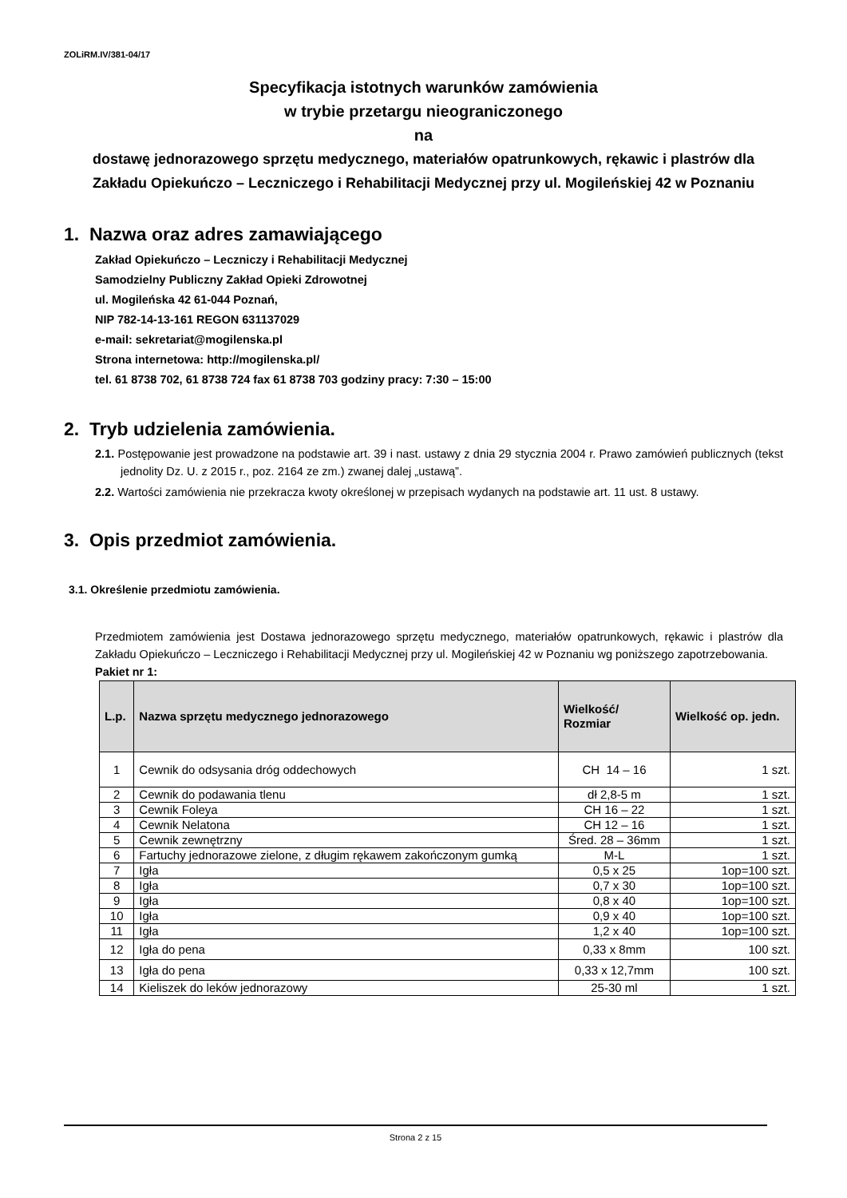ZOLiRM.IV/381-04/17
Specyfikacja istotnych warunków zamówienia
w trybie przetargu nieograniczonego
na
dostawę jednorazowego sprzętu medycznego, materiałów opatrunkowych, rękawic i plastrów dla Zakładu Opiekuńczo – Leczniczego i Rehabilitacji Medycznej przy ul. Mogileńskiej 42 w Poznaniu
1. Nazwa oraz adres zamawiającego
Zakład Opiekuńczo – Leczniczy i Rehabilitacji Medycznej
Samodzielny Publiczny Zakład Opieki Zdrowotnej
ul. Mogileńska 42 61-044 Poznań,
NIP 782-14-13-161 REGON 631137029
e-mail: sekretariat@mogilenska.pl
Strona internetowa: http://mogilenska.pl/
tel. 61 8738 702, 61 8738 724 fax 61 8738 703 godziny pracy: 7:30 – 15:00
2. Tryb udzielenia zamówienia.
2.1. Postępowanie jest prowadzone na podstawie art. 39 i nast. ustawy z dnia 29 stycznia 2004 r. Prawo zamówień publicznych (tekst jednolity Dz. U. z 2015 r., poz. 2164 ze zm.) zwanej dalej „ustawą”.
2.2. Wartości zamówienia nie przekracza kwoty określonej w przepisach wydanych na podstawie art. 11 ust. 8 ustawy.
3. Opis przedmiot zamówienia.
3.1. Określenie przedmiotu zamówienia.
Przedmiotem zamówienia jest Dostawa jednorazowego sprzętu medycznego, materiałów opatrunkowych, rękawic i plastrów dla Zakładu Opiekuńczo – Leczniczego i Rehabilitacji Medycznej przy ul. Mogileńskiej 42 w Poznaniu wg poniższego zapotrzebowania.
Pakiet nr 1:
| L.p. | Nazwa sprzętu medycznego jednorazowego | Wielkość/ Rozmiar | Wielkość op. jedn. |
| --- | --- | --- | --- |
| 1 | Cewnik do odsysania dróg oddechowych | CH 14 – 16 | 1 szt. |
| 2 | Cewnik do podawania tlenu | dł 2,8-5 m | 1 szt. |
| 3 | Cewnik Foleya | CH 16 – 22 | 1 szt. |
| 4 | Cewnik Nelatona | CH 12 – 16 | 1 szt. |
| 5 | Cewnik zewnętrzny | Śred. 28 – 36mm | 1 szt. |
| 6 | Fartuchy jednorazowe zielone, z długim rękawem zakończonym gumką | M-L | 1 szt. |
| 7 | Igła | 0,5 x 25 | 1op=100 szt. |
| 8 | Igła | 0,7 x 30 | 1op=100 szt. |
| 9 | Igła | 0,8 x 40 | 1op=100 szt. |
| 10 | Igła | 0,9 x 40 | 1op=100 szt. |
| 11 | Igła | 1,2 x 40 | 1op=100 szt. |
| 12 | Igła do pena | 0,33 x 8mm | 100 szt. |
| 13 | Igła do pena | 0,33 x 12,7mm | 100 szt. |
| 14 | Kieliszek do leków jednorazowy | 25-30 ml | 1 szt. |
Strona 2 z 15